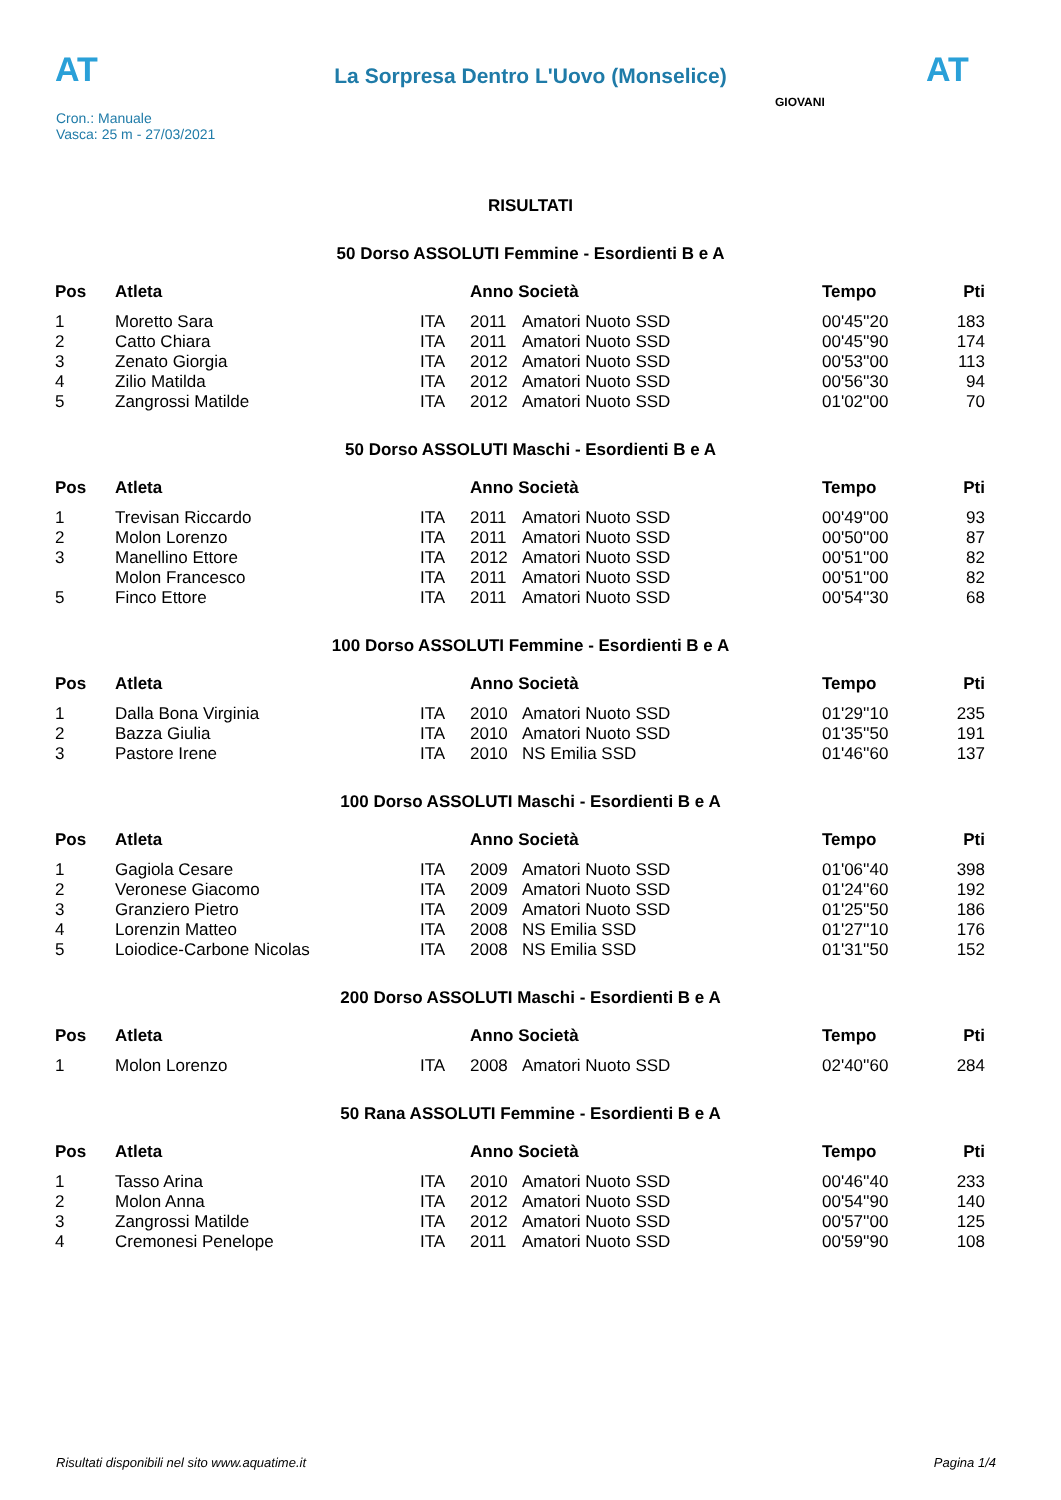AT
La Sorpresa Dentro L'Uovo (Monselice)
AT
Cron.: Manuale
Vasca: 25 m - 27/03/2021
GIOVANI
RISULTATI
50 Dorso ASSOLUTI Femmine - Esordienti B e A
| Pos | Atleta | | Anno Società | | Tempo | Pti |
| --- | --- | --- | --- | --- | --- | --- |
| 1 | Moretto Sara | ITA | 2011 | Amatori Nuoto SSD | 00'45''20 | 183 |
| 2 | Catto Chiara | ITA | 2011 | Amatori Nuoto SSD | 00'45''90 | 174 |
| 3 | Zenato Giorgia | ITA | 2012 | Amatori Nuoto SSD | 00'53''00 | 113 |
| 4 | Zilio Matilda | ITA | 2012 | Amatori Nuoto SSD | 00'56''30 | 94 |
| 5 | Zangrossi Matilde | ITA | 2012 | Amatori Nuoto SSD | 01'02''00 | 70 |
50 Dorso ASSOLUTI Maschi - Esordienti B e A
| Pos | Atleta | | Anno Società | | Tempo | Pti |
| --- | --- | --- | --- | --- | --- | --- |
| 1 | Trevisan Riccardo | ITA | 2011 | Amatori Nuoto SSD | 00'49''00 | 93 |
| 2 | Molon Lorenzo | ITA | 2011 | Amatori Nuoto SSD | 00'50''00 | 87 |
| 3 | Manellino Ettore | ITA | 2012 | Amatori Nuoto SSD | 00'51''00 | 82 |
| | Molon Francesco | ITA | 2011 | Amatori Nuoto SSD | 00'51''00 | 82 |
| 5 | Finco Ettore | ITA | 2011 | Amatori Nuoto SSD | 00'54''30 | 68 |
100 Dorso ASSOLUTI Femmine - Esordienti B e A
| Pos | Atleta | | Anno Società | | Tempo | Pti |
| --- | --- | --- | --- | --- | --- | --- |
| 1 | Dalla Bona Virginia | ITA | 2010 | Amatori Nuoto SSD | 01'29''10 | 235 |
| 2 | Bazza Giulia | ITA | 2010 | Amatori Nuoto SSD | 01'35''50 | 191 |
| 3 | Pastore Irene | ITA | 2010 | NS Emilia SSD | 01'46''60 | 137 |
100 Dorso ASSOLUTI Maschi - Esordienti B e A
| Pos | Atleta | | Anno Società | | Tempo | Pti |
| --- | --- | --- | --- | --- | --- | --- |
| 1 | Gagiola Cesare | ITA | 2009 | Amatori Nuoto SSD | 01'06''40 | 398 |
| 2 | Veronese Giacomo | ITA | 2009 | Amatori Nuoto SSD | 01'24''60 | 192 |
| 3 | Granziero Pietro | ITA | 2009 | Amatori Nuoto SSD | 01'25''50 | 186 |
| 4 | Lorenzin Matteo | ITA | 2008 | NS Emilia SSD | 01'27''10 | 176 |
| 5 | Loiodice-Carbone Nicolas | ITA | 2008 | NS Emilia SSD | 01'31''50 | 152 |
200 Dorso ASSOLUTI Maschi - Esordienti B e A
| Pos | Atleta | | Anno Società | | Tempo | Pti |
| --- | --- | --- | --- | --- | --- | --- |
| 1 | Molon Lorenzo | ITA | 2008 | Amatori Nuoto SSD | 02'40''60 | 284 |
50 Rana ASSOLUTI Femmine - Esordienti B e A
| Pos | Atleta | | Anno Società | | Tempo | Pti |
| --- | --- | --- | --- | --- | --- | --- |
| 1 | Tasso Arina | ITA | 2010 | Amatori Nuoto SSD | 00'46''40 | 233 |
| 2 | Molon Anna | ITA | 2012 | Amatori Nuoto SSD | 00'54''90 | 140 |
| 3 | Zangrossi Matilde | ITA | 2012 | Amatori Nuoto SSD | 00'57''00 | 125 |
| 4 | Cremonesi Penelope | ITA | 2011 | Amatori Nuoto SSD | 00'59''90 | 108 |
Risultati disponibili nel sito www.aquatime.it Pagina 1/4